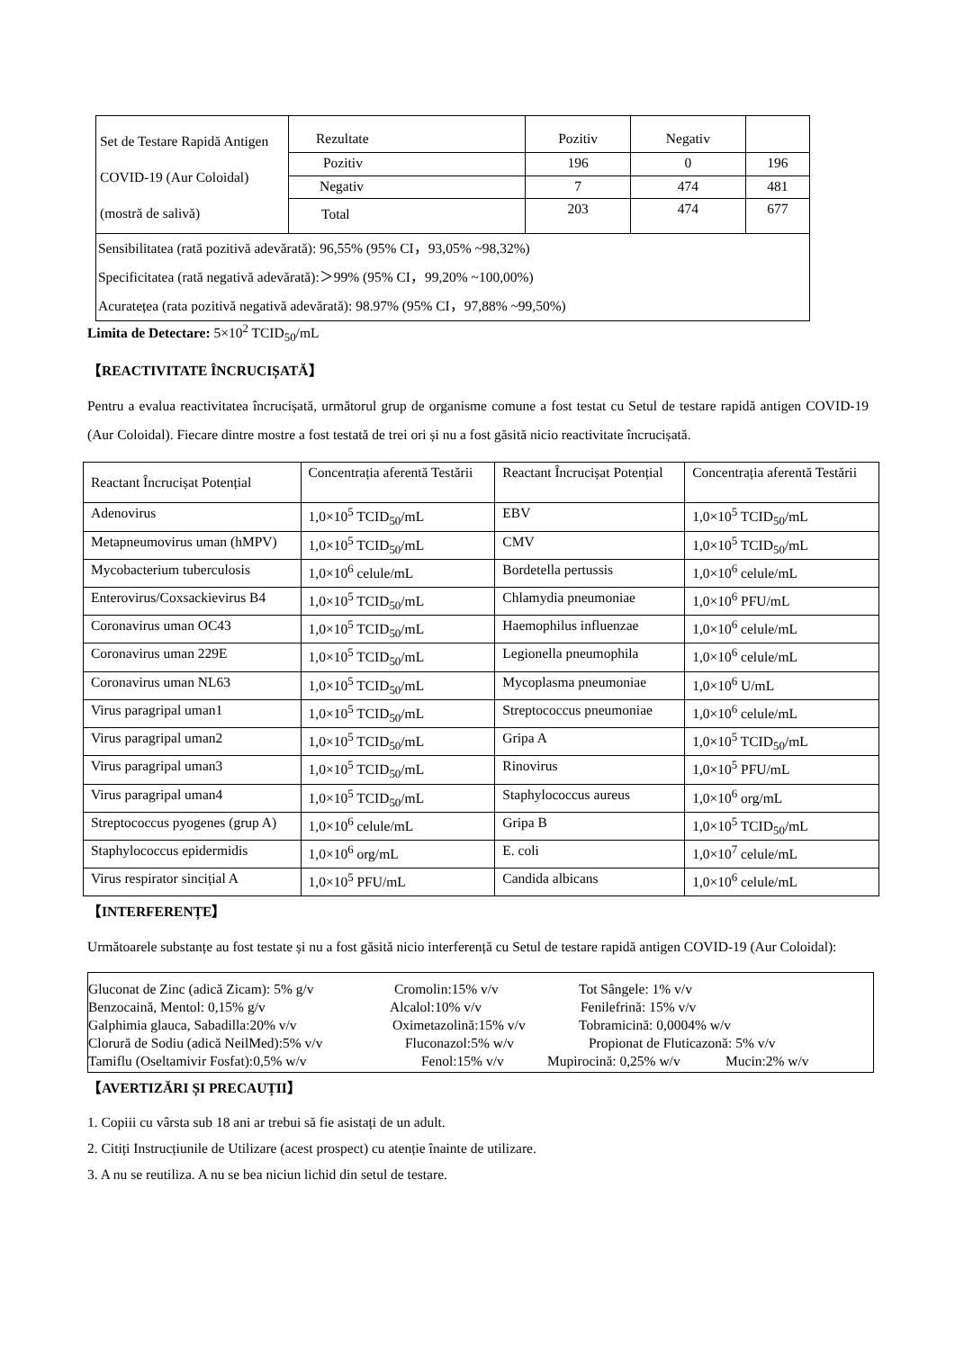| Set de Testare Rapidă Antigen COVID-19 (Aur Coloidal) (mostră de salivă) | Rezultate | Pozitiv | Negativ | |
| | Pozitiv | 196 | 0 | 196 |
| | Negativ | 7 | 474 | 481 |
| | Total | 203 | 474 | 677 |
| Sensibilitatea (rată pozitivă adevărată): 96,55% (95% CI，93,05% ~98,32%) Specificitatea (rată negativă adevărată):＞99% (95% CI，99,20% ~100,00%) Acuratețea (rata pozitivă negativă adevărată): 98.97% (95% CI，97,88% ~99,50%) | | | | |
Limita de Detectare: 5×10<sup>2</sup> TCID<sub>50</sub>/mL
【REACTIVITATE ÎNCRUCIȘATĂ】
Pentru a evalua reactivitatea încrucișată, următorul grup de organisme comune a fost testat cu Setul de testare rapidă antigen COVID-19 (Aur Coloidal). Fiecare dintre mostre a fost testată de trei ori și nu a fost găsită nicio reactivitate încrucișată.
| Reactant Încrucișat Potențial | Concentrația aferentă Testării | Reactant Încrucișat Potențial | Concentrația aferentă Testării |
| Adenovirus | 1,0×10<sup>5</sup> TCID<sub>50</sub>/mL | EBV | 1,0×10<sup>5</sup> TCID<sub>50</sub>/mL |
| Metapneumovirus uman (hMPV) | 1,0×10<sup>5</sup> TCID<sub>50</sub>/mL | CMV | 1,0×10<sup>5</sup> TCID<sub>50</sub>/mL |
| Mycobacterium tuberculosis | 1,0×10<sup>6</sup> celule/mL | Bordetella pertussis | 1,0×10<sup>6</sup> celule/mL |
| Enterovirus/Coxsackievirus B4 | 1,0×10<sup>5</sup> TCID<sub>50</sub>/mL | Chlamydia pneumoniae | 1,0×10<sup>6</sup> PFU/mL |
| Coronavirus uman OC43 | 1,0×10<sup>5</sup> TCID<sub>50</sub>/mL | Haemophilus influenzae | 1,0×10<sup>6</sup> celule/mL |
| Coronavirus uman 229E | 1,0×10<sup>5</sup> TCID<sub>50</sub>/mL | Legionella pneumophila | 1,0×10<sup>6</sup> celule/mL |
| Coronavirus uman NL63 | 1,0×10<sup>5</sup> TCID<sub>50</sub>/mL | Mycoplasma pneumoniae | 1,0×10<sup>6</sup> U/mL |
| Virus paragripal uman1 | 1,0×10<sup>5</sup> TCID<sub>50</sub>/mL | Streptococcus pneumoniae | 1,0×10<sup>6</sup> celule/mL |
| Virus paragripal uman2 | 1,0×10<sup>5</sup> TCID<sub>50</sub>/mL | Gripa A | 1,0×10<sup>5</sup> TCID<sub>50</sub>/mL |
| Virus paragripal uman3 | 1,0×10<sup>5</sup> TCID<sub>50</sub>/mL | Rinovirus | 1,0×10<sup>5</sup> PFU/mL |
| Virus paragripal uman4 | 1,0×10<sup>5</sup> TCID<sub>50</sub>/mL | Staphylococcus aureus | 1,0×10<sup>6</sup> org/mL |
| Streptococcus pyogenes (grup A) | 1,0×10<sup>6</sup> celule/mL | Gripa B | 1,0×10<sup>5</sup> TCID<sub>50</sub>/mL |
| Staphylococcus epidermidis | 1,0×10<sup>6</sup> org/mL | E. coli | 1,0×10<sup>7</sup> celule/mL |
| Virus respirator sincițial A | 1,0×10<sup>5</sup> PFU/mL | Candida albicans | 1,0×10<sup>6</sup> celule/mL |
【INTERFERENȚE】
Următoarele substanțe au fost testate și nu a fost găsită nicio interferență cu Setul de testare rapidă antigen COVID-19 (Aur Coloidal):
Gluconat de Zinc (adică Zicam): 5% g/v Cromolin:15% v/v Tot Sângele: 1% v/v
Benzocaină, Mentol: 0,15% g/v Alcalol:10% v/v Fenilefrină: 15% v/v
Galphimia glauca, Sabadilla:20% v/v Oximetazolină:15% v/v Tobramicină: 0,0004% w/v
Clorură de Sodiu (adică NeilMed):5% v/v Fluconazol:5% w/v Propionat de Fluticazonă: 5% v/v
Tamiflu (Oseltamivir Fosfat):0,5% w/v Fenol:15% v/v Mupirocină: 0,25% w/v Mucin:2% w/v
【AVERTIZĂRI ȘI PRECAUȚII】
1. Copiii cu vârsta sub 18 ani ar trebui să fie asistați de un adult.
2. Citiți Instrucțiunile de Utilizare (acest prospect) cu atenție înainte de utilizare.
3. A nu se reutiliza. A nu se bea niciun lichid din setul de testare.